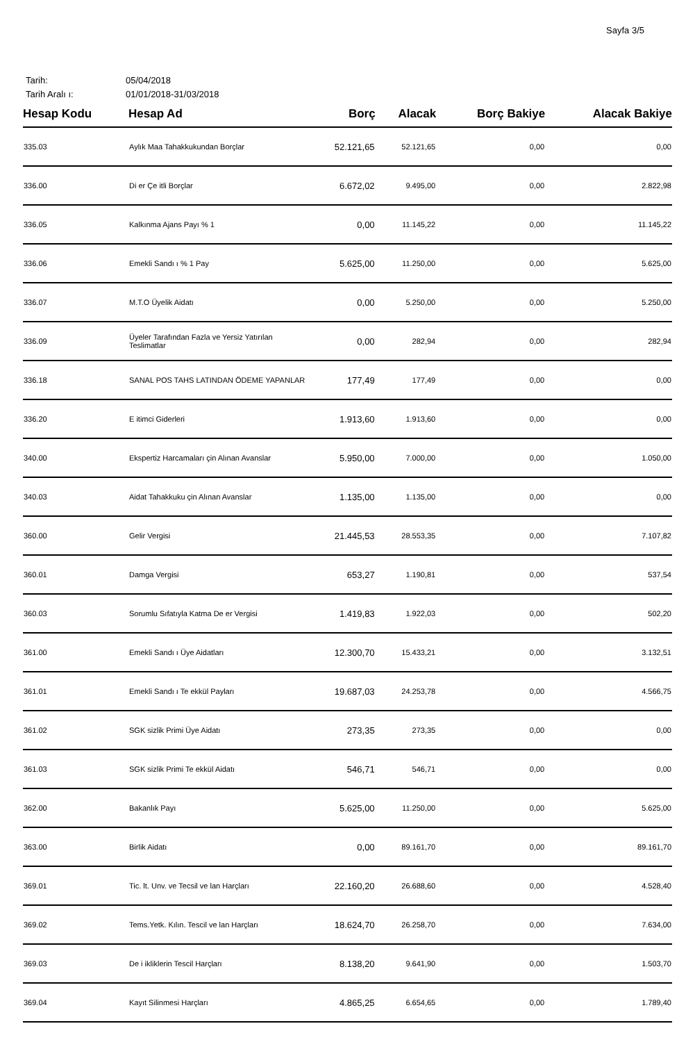Sayfa 3/5
Tarih: 05/04/2018
Tarih Aralı ı: 01/01/2018-31/03/2018
| Hesap Kodu | Hesap Ad | Borç | Alacak | Borç Bakiye | Alacak Bakiye |
| --- | --- | --- | --- | --- | --- |
| 335.03 | Aylık Maa Tahakkukundan Borçlar | 52.121,65 | 52.121,65 | 0,00 | 0,00 |
| 336.00 | Di er Çe itli Borçlar | 6.672,02 | 9.495,00 | 0,00 | 2.822,98 |
| 336.05 | Kalkınma Ajans Payı % 1 | 0,00 | 11.145,22 | 0,00 | 11.145,22 |
| 336.06 | Emekli Sandı ı % 1 Pay | 5.625,00 | 11.250,00 | 0,00 | 5.625,00 |
| 336.07 | M.T.O Üyelik Aidatı | 0,00 | 5.250,00 | 0,00 | 5.250,00 |
| 336.09 | Üyeler Tarafından Fazla ve Yersiz Yatırılan Teslimatlar | 0,00 | 282,94 | 0,00 | 282,94 |
| 336.18 | SANAL POS TAHS LATINDAN ÖDEME YAPANLAR | 177,49 | 177,49 | 0,00 | 0,00 |
| 336.20 | E itimci Giderleri | 1.913,60 | 1.913,60 | 0,00 | 0,00 |
| 340.00 | Ekspertiz Harcamaları çin Alınan Avanslar | 5.950,00 | 7.000,00 | 0,00 | 1.050,00 |
| 340.03 | Aidat Tahakkuku çin Alınan Avanslar | 1.135,00 | 1.135,00 | 0,00 | 0,00 |
| 360.00 | Gelir Vergisi | 21.445,53 | 28.553,35 | 0,00 | 7.107,82 |
| 360.01 | Damga Vergisi | 653,27 | 1.190,81 | 0,00 | 537,54 |
| 360.03 | Sorumlu Sıfatıyla Katma De er Vergisi | 1.419,83 | 1.922,03 | 0,00 | 502,20 |
| 361.00 | Emekli Sandı ı Üye Aidatları | 12.300,70 | 15.433,21 | 0,00 | 3.132,51 |
| 361.01 | Emekli Sandı ı Te ekkül Payları | 19.687,03 | 24.253,78 | 0,00 | 4.566,75 |
| 361.02 | SGK sizlik Primi Üye Aidatı | 273,35 | 273,35 | 0,00 | 0,00 |
| 361.03 | SGK sizlik Primi Te ekkül Aidatı | 546,71 | 546,71 | 0,00 | 0,00 |
| 362.00 | Bakanlık Payı | 5.625,00 | 11.250,00 | 0,00 | 5.625,00 |
| 363.00 | Birlik Aidatı | 0,00 | 89.161,70 | 0,00 | 89.161,70 |
| 369.01 | Tic. lt. Unv. ve Tecsil ve lan Harçları | 22.160,20 | 26.688,60 | 0,00 | 4.528,40 |
| 369.02 | Tems.Yetk. Kılın. Tescil ve lan Harçları | 18.624,70 | 26.258,70 | 0,00 | 7.634,00 |
| 369.03 | De i ikliklerin Tescil Harçları | 8.138,20 | 9.641,90 | 0,00 | 1.503,70 |
| 369.04 | Kayıt Silinmesi Harçları | 4.865,25 | 6.654,65 | 0,00 | 1.789,40 |